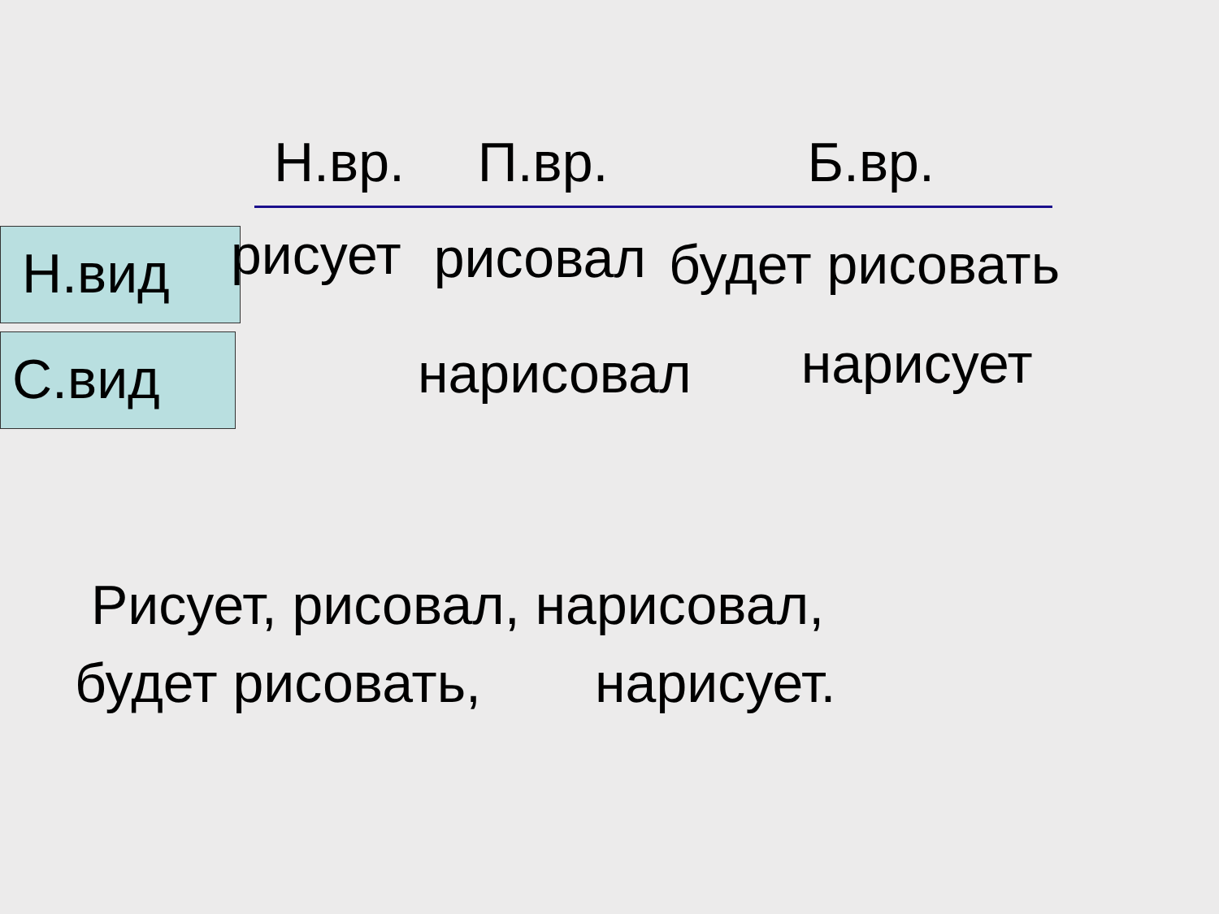Н.вр. П.вр. Б.вр.
Н.вид
рисует рисовал будет рисовать
С.вид
нарисовал нарисует
Рисует, рисовал, нарисовал,
будет рисовать, нарисует.